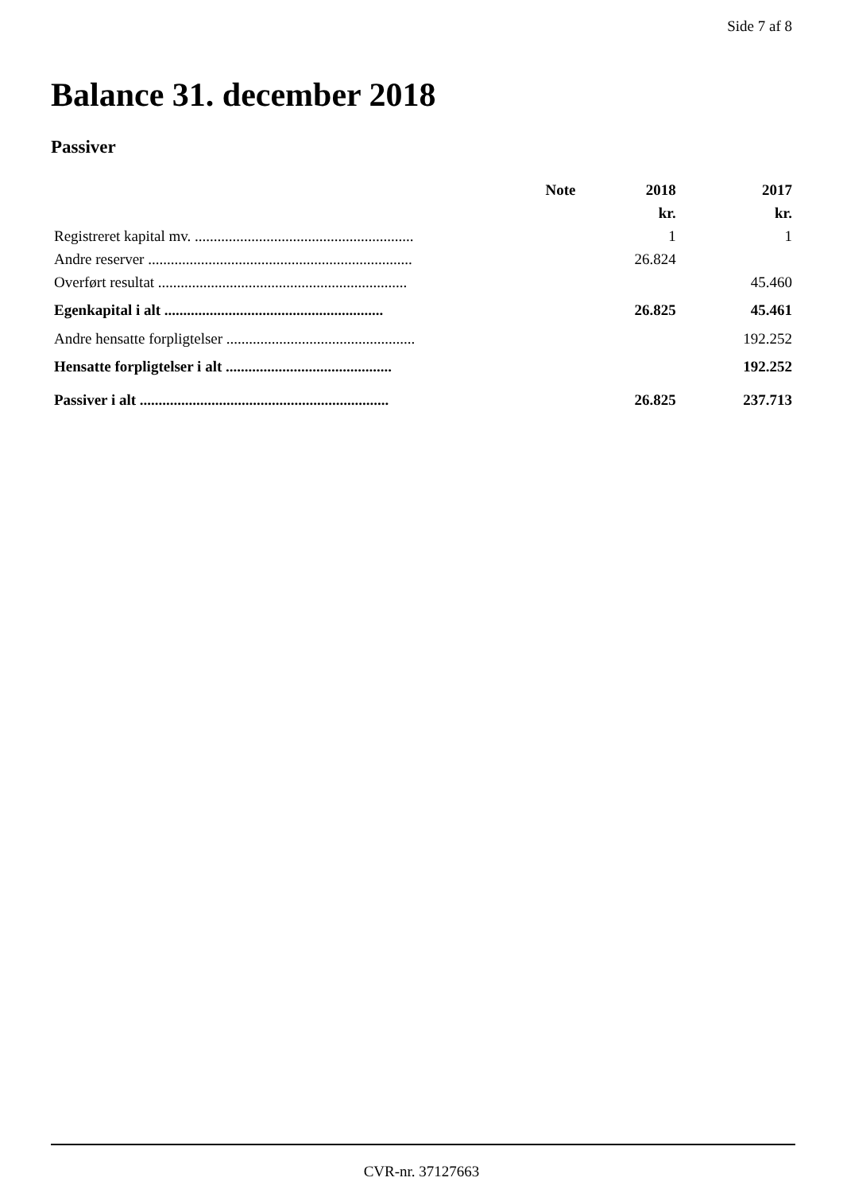Side 7 af 8
Balance 31. december 2018
Passiver
| | Note | 2018 | 2017 |
| --- | --- | --- | --- |
| | | kr. | kr. |
| Registreret kapital mv. .......................................................... | | 1 | 1 |
| Andre reserver ...................................................................... | | 26.824 | |
| Overført resultat .................................................................. | | | 45.460 |
| Egenkapital i alt .......................................................... | | 26.825 | 45.461 |
| Andre hensatte forpligtelser .................................................. | | | 192.252 |
| Hensatte forpligtelser i alt ............................................ | | | 192.252 |
| Passiver i alt .................................................................. | | 26.825 | 237.713 |
CVR-nr. 37127663